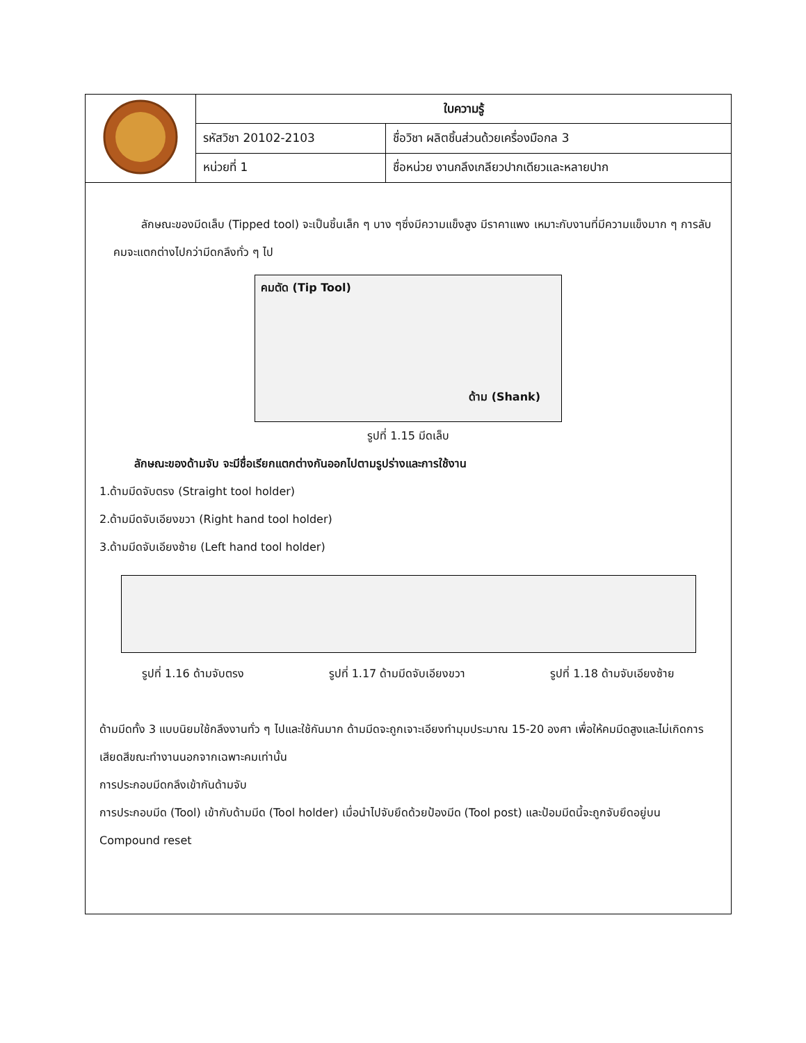| | ใบความรู้ | |
| | รหัสวิชา 20102-2103 | ชื่อวิชา ผลิตชิ้นส่วนด้วยเครื่องมือกล 3 |
| | หน่วยที่ 1 | ชื่อหน่วย งานกลึงเกลียวปากเดียวและหลายปาก |
ลักษณะของมีดเล็บ (Tipped tool) จะเป็นชิ้นเล็ก ๆ บาง ๆซึ่งมีความแข็งสูง มีราคาแพง เหมาะกับงานที่มีความแข็งมาก ๆ การลับคมจะแตกต่างไปกว่ามีดกลึงทั่ว ๆ ไป
คมตัด (Tip Tool)
ด้าม (Shank)
รูปที่ 1.15 มีดเล็บ
ลักษณะของด้ามจับ จะมีชื่อเรียกแตกต่างกันออกไปตามรูปร่างและการใช้งาน
1.ด้ามมีดจับตรง (Straight tool holder)
2.ด้ามมีดจับเอียงขวา (Right hand tool holder)
3.ด้ามมีดจับเอียงซ้าย (Left hand tool holder)
รูปที่ 1.16 ด้ามจับตรง รูปที่ 1.17 ด้ามมีดจับเอียงขวา รูปที่ 1.18 ด้ามจับเอียงซ้าย
ด้ามมีดทั้ง 3 แบบนิยมใช้กลึงงานทั่ว ๆ ไปและใช้กันมาก ด้ามมีดจะถูกเจาะเอียงทำมุมประมาณ 15-20 องศา เพื่อให้คมมีดสูงและไม่เกิดการเสียดสีขณะทำงานนอกจากเฉพาะคมเท่านั้น
การประกอบมีดกลึงเข้ากันด้ามจับ
การประกอบมีด (Tool) เข้ากับด้ามมีด (Tool holder) เมื่อนำไปจับยึดด้วยป้องมีด (Tool post) และป้อมมีดนี้จะถูกจับยึดอยู่บน Compound reset